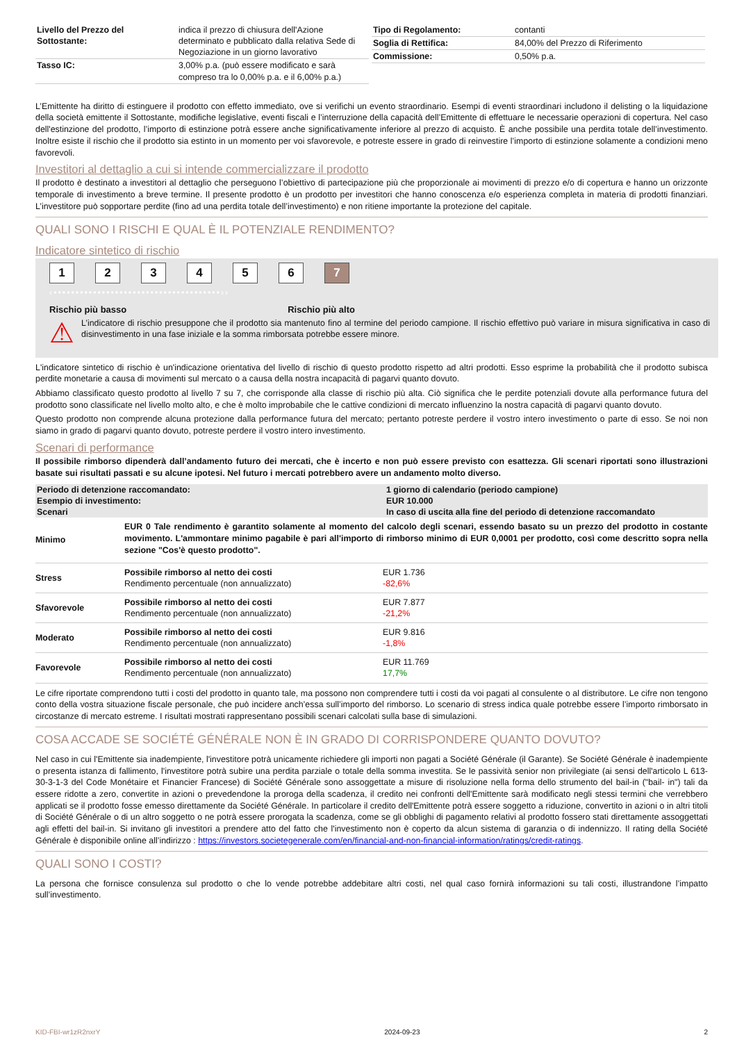| Livello del Prezzo del Sottostante: | indica il prezzo di chiusura dell'Azione determinato e pubblicato dalla relativa Sede di Negoziazione in un giorno lavorativo |
| Tasso IC: | 3,00% p.a. (può essere modificato e sarà compreso tra lo 0,00% p.a. e il 6,00% p.a.) |
| Tipo di Regolamento: | contanti |
| Soglia di Rettifica: | 84,00% del Prezzo di Riferimento |
| Commissione: | 0,50% p.a. |
L’Emittente ha diritto di estinguere il prodotto con effetto immediato, ove si verifichi un evento straordinario. Esempi di eventi straordinari includono il delisting o la liquidazione della società emittente il Sottostante, modifiche legislative, eventi fiscali e l’interruzione della capacità dell’Emittente di effettuare le necessarie operazioni di copertura. Nel caso dell'estinzione del prodotto, l’importo di estinzione potrà essere anche significativamente inferiore al prezzo di acquisto. È anche possibile una perdita totale dell’investimento. Inoltre esiste il rischio che il prodotto sia estinto in un momento per voi sfavorevole, e potreste essere in grado di reinvestire l’importo di estinzione solamente a condizioni meno favorevoli.
Investitori al dettaglio a cui si intende commercializzare il prodotto
Il prodotto è destinato a investitori al dettaglio che perseguono l’obiettivo di partecipazione più che proporzionale ai movimenti di prezzo e/o di copertura e hanno un orizzonte temporale di investimento a breve termine. Il presente prodotto è un prodotto per investitori che hanno conoscenza e/o esperienza completa in materia di prodotti finanziari. L’investitore può sopportare perdite (fino ad una perdita totale dell’investimento) e non ritiene importante la protezione del capitale.
QUALI SONO I RISCHI E QUAL È IL POTENZIALE RENDIMENTO?
Indicatore sintetico di rischio
1234567
‹••••••••••••••••••••••••••••••••••••••››
Rischio più basso Rischio più alto
⚠
L’indicatore di rischio presuppone che il prodotto sia mantenuto fino al termine del periodo campione. Il rischio effettivo può variare in misura significativa in caso di disinvestimento in una fase iniziale e la somma rimborsata potrebbe essere minore.
L'indicatore sintetico di rischio è un'indicazione orientativa del livello di rischio di questo prodotto rispetto ad altri prodotti. Esso esprime la probabilità che il prodotto subisca perdite monetarie a causa di movimenti sul mercato o a causa della nostra incapacità di pagarvi quanto dovuto.
Abbiamo classificato questo prodotto al livello 7 su 7, che corrisponde alla classe di rischio più alta. Ciò significa che le perdite potenziali dovute alla performance futura del prodotto sono classificate nel livello molto alto, e che è molto improbabile che le cattive condizioni di mercato influenzino la nostra capacità di pagarvi quanto dovuto.
Questo prodotto non comprende alcuna protezione dalla performance futura del mercato; pertanto potreste perdere il vostro intero investimento o parte di esso. Se noi non siamo in grado di pagarvi quanto dovuto, potreste perdere il vostro intero investimento.
Scenari di performance
Il possibile rimborso dipenderà dall’andamento futuro dei mercati, che è incerto e non può essere previsto con esattezza. Gli scenari riportati sono illustrazioni basate sui risultati passati e su alcune ipotesi. Nel futuro i mercati potrebbero avere un andamento molto diverso.
| Periodo di detenzione raccomandato: | 1 giorno di calendario (periodo campione) |
| Esempio di investimento: | EUR 10.000 |
| Scenari | In caso di uscita alla fine del periodo di detenzione raccomandato |
| Minimo | EUR 0 Tale rendimento è garantito solamente al momento del calcolo degli scenari, essendo basato su un prezzo del prodotto in costante movimento. L'ammontare minimo pagabile è pari all'importo di rimborso minimo di EUR 0,0001 per prodotto, così come descritto sopra nella sezione "Cos'è questo prodotto". | |
| Stress | Possibile rimborso al netto dei costi Rendimento percentuale (non annualizzato) | EUR 1.736 -82,6% |
| Sfavorevole | Possibile rimborso al netto dei costi Rendimento percentuale (non annualizzato) | EUR 7.877 -21,2% |
| Moderato | Possibile rimborso al netto dei costi Rendimento percentuale (non annualizzato) | EUR 9.816 -1,8% |
| Favorevole | Possibile rimborso al netto dei costi Rendimento percentuale (non annualizzato) | EUR 11.769 17,7% |
Le cifre riportate comprendono tutti i costi del prodotto in quanto tale, ma possono non comprendere tutti i costi da voi pagati al consulente o al distributore. Le cifre non tengono conto della vostra situazione fiscale personale, che può incidere anch’essa sull’importo del rimborso. Lo scenario di stress indica quale potrebbe essere l’importo rimborsato in circostanze di mercato estreme. I risultati mostrati rappresentano possibili scenari calcolati sulla base di simulazioni.
COSA ACCADE SE SOCIÉTÉ GÉNÉRALE NON È IN GRADO DI CORRISPONDERE QUANTO DOVUTO?
Nel caso in cui l'Emittente sia inadempiente, l'investitore potrà unicamente richiedere gli importi non pagati a Société Générale (il Garante). Se Société Générale è inadempiente o presenta istanza di fallimento, l'investitore potrà subire una perdita parziale o totale della somma investita. Se le passività senior non privilegiate (ai sensi dell'articolo L 613-30-3-1-3 del Code Monétaire et Financier Francese) di Société Générale sono assoggettate a misure di risoluzione nella forma dello strumento del bail-in ("bail- in") tali da essere ridotte a zero, convertite in azioni o prevedendone la proroga della scadenza, il credito nei confronti dell'Emittente sarà modificato negli stessi termini che verrebbero applicati se il prodotto fosse emesso direttamente da Société Générale. In particolare il credito dell'Emittente potrà essere soggetto a riduzione, convertito in azioni o in altri titoli di Société Générale o di un altro soggetto o ne potrà essere prorogata la scadenza, come se gli obblighi di pagamento relativi al prodotto fossero stati direttamente assoggettati agli effetti del bail-in. Si invitano gli investitori a prendere atto del fatto che l'investimento non è coperto da alcun sistema di garanzia o di indennizzo. Il rating della Société Générale è disponibile online all’indirizzo : https://investors.societegenerale.com/en/financial-and-non-financial-information/ratings/credit-ratings.
QUALI SONO I COSTI?
La persona che fornisce consulenza sul prodotto o che lo vende potrebbe addebitare altri costi, nel qual caso fornirà informazioni su tali costi, illustrandone l’impatto sull’investimento.
KID-FBI-wr1zR2nxrY 2024-09-23 2